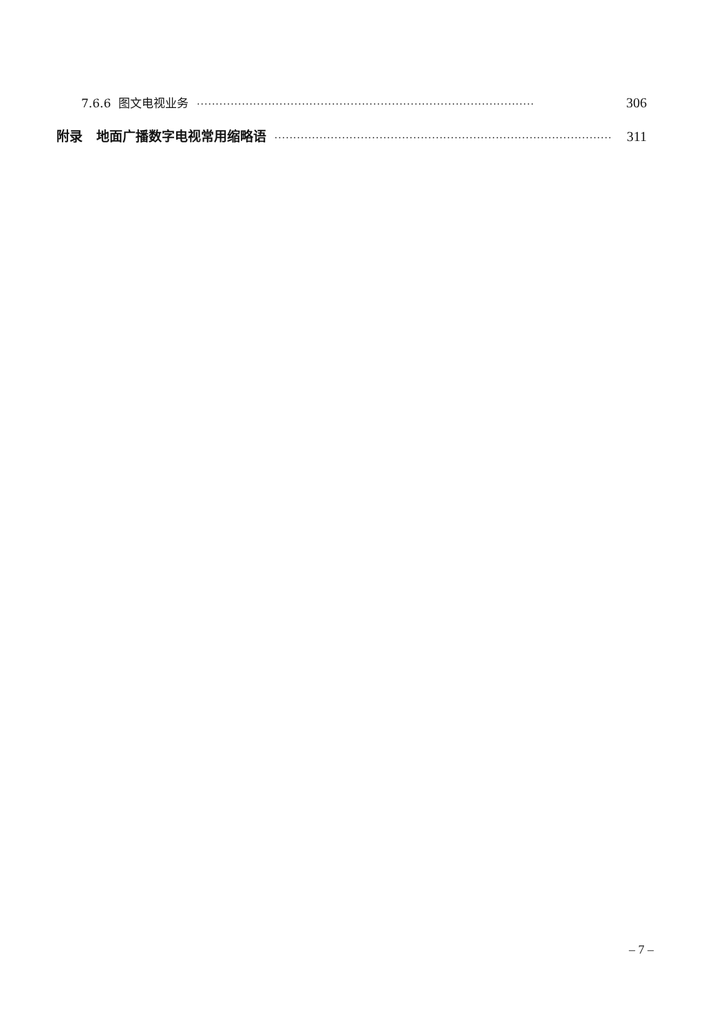7.6.6 图文电视业务 ·························································································· 306
附录 地面广播数字电视常用缩略语 ·························································································· 311
– 7 –